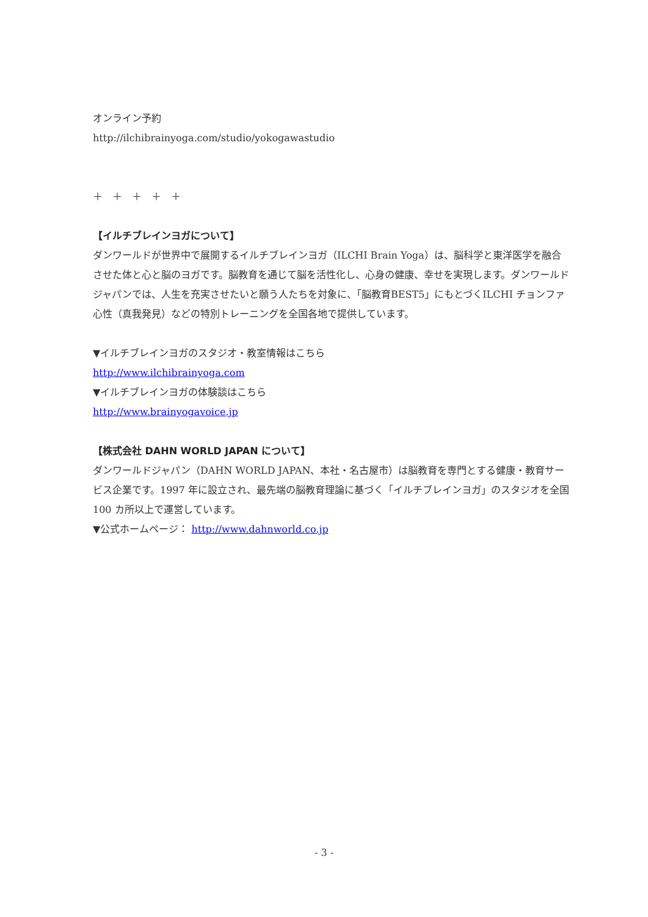オンライン予約
http://ilchibrainyoga.com/studio/yokogawastudio
＋　＋　＋　＋　＋
【イルチブレインヨガについて】
ダンワールドが世界中で展開するイルチブレインヨガ（ILCHI Brain Yoga）は、脳科学と東洋医学を融合させた体と心と脳のヨガです。脳教育を通じて脳を活性化し、心身の健康、幸せを実現します。ダンワールドジャパンでは、人生を充実させたいと願う人たちを対象に、「脳教育BEST5」にもとづくILCHI チョンファ心性（真我発見）などの特別トレーニングを全国各地で提供しています。
▼イルチブレインヨガのスタジオ・教室情報はこちら
http://www.ilchibrainyoga.com
▼イルチブレインヨガの体験談はこちら
http://www.brainyogavoice.jp
【株式会社 DAHN WORLD JAPAN について】
ダンワールドジャパン（DAHN WORLD JAPAN、本社・名古屋市）は脳教育を専門とする健康・教育サービス企業です。1997 年に設立され、最先端の脳教育理論に基づく「イルチブレインヨガ」のスタジオを全国 100 カ所以上で運営しています。
▼公式ホームページ： http://www.dahnworld.co.jp
- 3 -